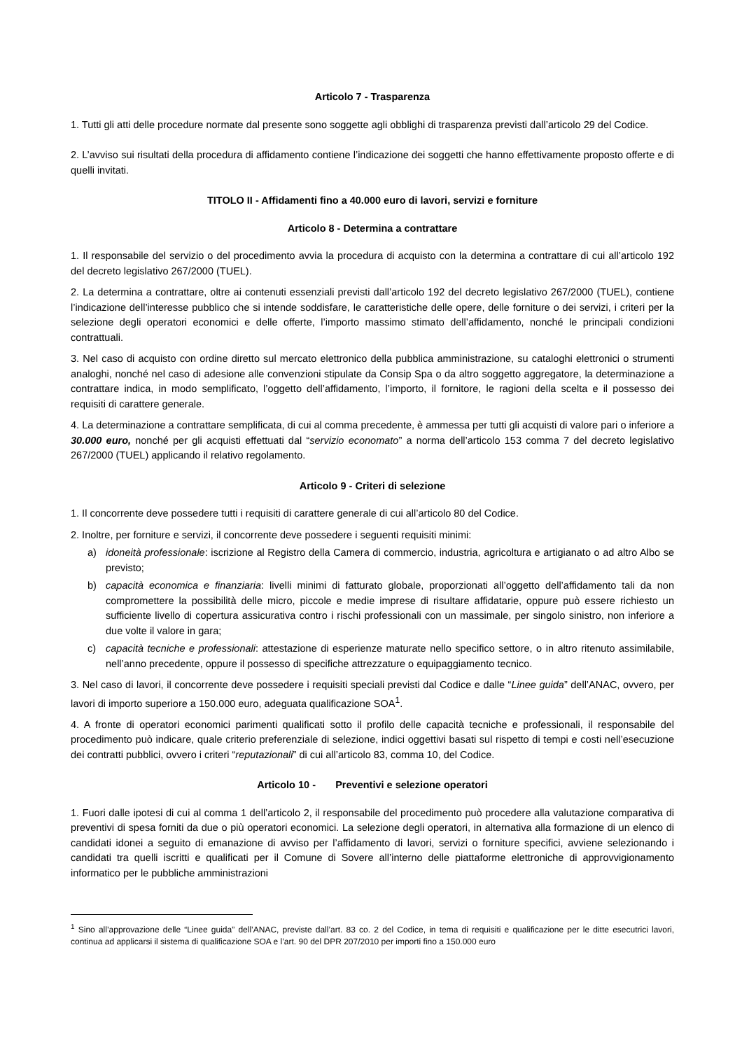Articolo 7 - Trasparenza
1. Tutti gli atti delle procedure normate dal presente sono soggette agli obblighi di trasparenza previsti dall’articolo 29 del Codice.
2. L’avviso sui risultati della procedura di affidamento contiene l’indicazione dei soggetti che hanno effettivamente proposto offerte e di quelli invitati.
TITOLO II - Affidamenti fino a 40.000 euro di lavori, servizi e forniture
Articolo 8 - Determina a contrattare
1. Il responsabile del servizio o del procedimento avvia la procedura di acquisto con la determina a contrattare di cui all’articolo 192 del decreto legislativo 267/2000 (TUEL).
2. La determina a contrattare, oltre ai contenuti essenziali previsti dall’articolo 192 del decreto legislativo 267/2000 (TUEL), contiene l’indicazione dell’interesse pubblico che si intende soddisfare, le caratteristiche delle opere, delle forniture o dei servizi, i criteri per la selezione degli operatori economici e delle offerte, l’importo massimo stimato dell’affidamento, nonché le principali condizioni contrattuali.
3. Nel caso di acquisto con ordine diretto sul mercato elettronico della pubblica amministrazione, su cataloghi elettronici o strumenti analoghi, nonché nel caso di adesione alle convenzioni stipulate da Consip Spa o da altro soggetto aggregatore, la determinazione a contrattare indica, in modo semplificato, l’oggetto dell’affidamento, l’importo, il fornitore, le ragioni della scelta e il possesso dei requisiti di carattere generale.
4. La determinazione a contrattare semplificata, di cui al comma precedente, è ammessa per tutti gli acquisti di valore pari o inferiore a 30.000 euro, nonché per gli acquisti effettuati dal “servizio economato” a norma dell’articolo 153 comma 7 del decreto legislativo 267/2000 (TUEL) applicando il relativo regolamento.
Articolo 9 - Criteri di selezione
1. Il concorrente deve possedere tutti i requisiti di carattere generale di cui all’articolo 80 del Codice.
2. Inoltre, per forniture e servizi, il concorrente deve possedere i seguenti requisiti minimi:
a) idoneità professionale: iscrizione al Registro della Camera di commercio, industria, agricoltura e artigianato o ad altro Albo se previsto;
b) capacità economica e finanziaria: livelli minimi di fatturato globale, proporzionati all’oggetto dell’affidamento tali da non compromettere la possibilità delle micro, piccole e medie imprese di risultare affidatarie, oppure può essere richiesto un sufficiente livello di copertura assicurativa contro i rischi professionali con un massimale, per singolo sinistro, non inferiore a due volte il valore in gara;
c) capacità tecniche e professionali: attestazione di esperienze maturate nello specifico settore, o in altro ritenuto assimilabile, nell’anno precedente, oppure il possesso di specifiche attrezzature o equipaggiamento tecnico.
3. Nel caso di lavori, il concorrente deve possedere i requisiti speciali previsti dal Codice e dalle “Linee guida” dell’ANAC, ovvero, per lavori di importo superiore a 150.000 euro, adeguata qualificazione SOA<sup>1</sup>.
4. A fronte di operatori economici parimenti qualificati sotto il profilo delle capacità tecniche e professionali, il responsabile del procedimento può indicare, quale criterio preferenziale di selezione, indici oggettivi basati sul rispetto di tempi e costi nell’esecuzione dei contratti pubblici, ovvero i criteri “reputazionali” di cui all’articolo 83, comma 10, del Codice.
Articolo 10 - Preventivi e selezione operatori
1. Fuori dalle ipotesi di cui al comma 1 dell’articolo 2, il responsabile del procedimento può procedere alla valutazione comparativa di preventivi di spesa forniti da due o più operatori economici. La selezione degli operatori, in alternativa alla formazione di un elenco di candidati idonei a seguito di emanazione di avviso per l’affidamento di lavori, servizi o forniture specifici, avviene selezionando i candidati tra quelli iscritti e qualificati per il Comune di Sovere all’interno delle piattaforme elettroniche di approvvigionamento informatico per le pubbliche amministrazioni
<sup>1</sup> Sino all’approvazione delle “Linee guida” dell’ANAC, previste dall’art. 83 co. 2 del Codice, in tema di requisiti e qualificazione per le ditte esecutrici lavori, continua ad applicarsi il sistema di qualificazione SOA e l’art. 90 del DPR 207/2010 per importi fino a 150.000 euro